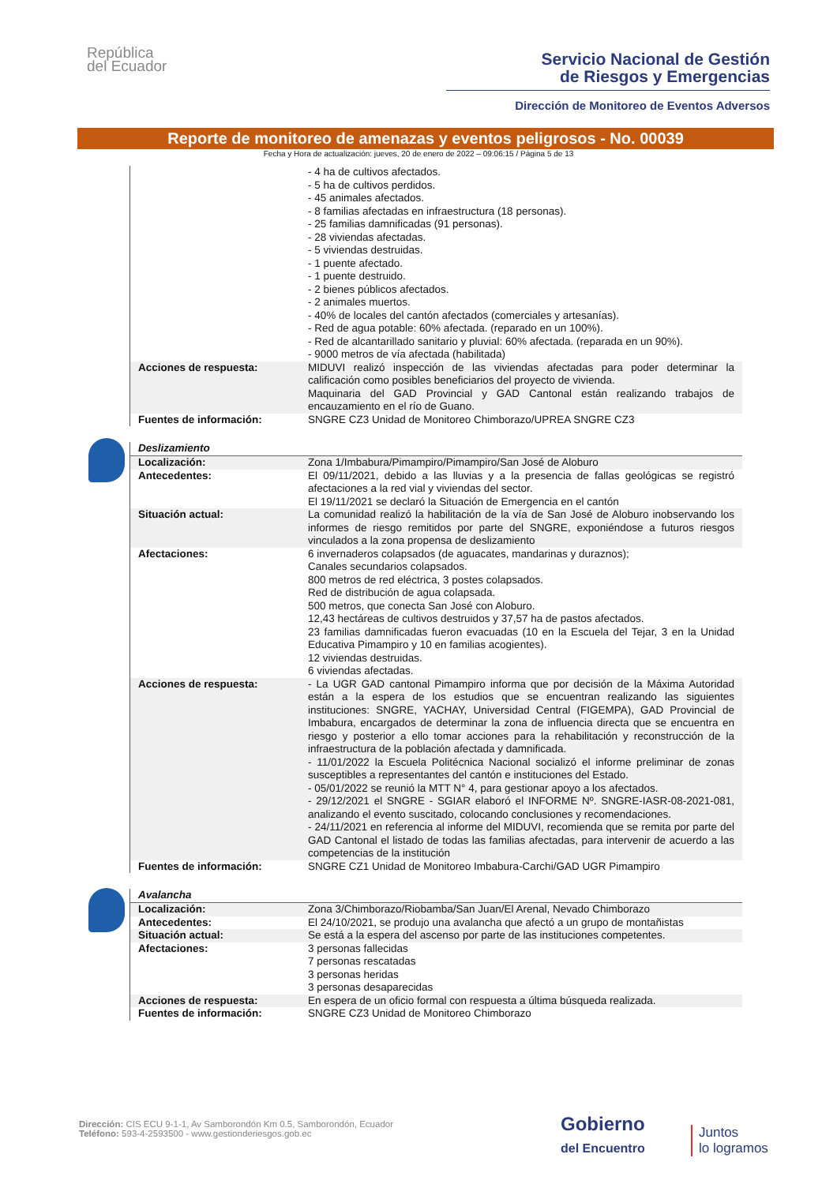República
del Ecuador
Servicio Nacional de Gestión
de Riesgos y Emergencias
Dirección de Monitoreo de Eventos Adversos
Reporte de monitoreo de amenazas y eventos peligrosos - No. 00039
Fecha y Hora de actualización: jueves, 20 de enero de 2022 – 09:06:15 / Página 5 de 13
| | - 4 ha de cultivos afectados. - 5 ha de cultivos perdidos. - 45 animales afectados. - 8 familias afectadas en infraestructura (18 personas). - 25 familias damnificadas (91 personas). - 28 viviendas afectadas. - 5 viviendas destruidas. - 1 puente afectado. - 1 puente destruido. - 2 bienes públicos afectados. - 2 animales muertos. - 40% de locales del cantón afectados (comerciales y artesanías). - Red de agua potable: 60% afectada. (reparado en un 100%). - Red de alcantarillado sanitario y pluvial: 60% afectada. (reparada en un 90%). - 9000 metros de vía afectada (habilitada) |
| Acciones de respuesta: | MIDUVI realizó inspección de las viviendas afectadas para poder determinar la calificación como posibles beneficiarios del proyecto de vivienda. Maquinaria del GAD Provincial y GAD Cantonal están realizando trabajos de encauzamiento en el río de Guano. |
| Fuentes de información: | SNGRE CZ3 Unidad de Monitoreo Chimborazo/UPREA SNGRE CZ3 |
Deslizamiento
| Localización: | Zona 1/Imbabura/Pimampiro/Pimampiro/San José de Aloburo |
| Antecedentes: | El 09/11/2021, debido a las lluvias y a la presencia de fallas geológicas se registró afectaciones a la red vial y viviendas del sector. El 19/11/2021 se declaró la Situación de Emergencia en el cantón |
| Situación actual: | La comunidad realizó la habilitación de la vía de San José de Aloburo inobservando los informes de riesgo remitidos por parte del SNGRE, exponiéndose a futuros riesgos vinculados a la zona propensa de deslizamiento |
| Afectaciones: | 6 invernaderos colapsados (de aguacates, mandarinas y duraznos); Canales secundarios colapsados. 800 metros de red eléctrica, 3 postes colapsados. Red de distribución de agua colapsada. 500 metros, que conecta San José con Aloburo. 12,43 hectáreas de cultivos destruidos y 37,57 ha de pastos afectados. 23 familias damnificadas fueron evacuadas (10 en la Escuela del Tejar, 3 en la Unidad Educativa Pimampiro y 10 en familias acogientes). 12 viviendas destruidas. 6 viviendas afectadas. |
| Acciones de respuesta: | - La UGR GAD cantonal Pimampiro informa que por decisión de la Máxima Autoridad están a la espera de los estudios que se encuentran realizando las siguientes instituciones: SNGRE, YACHAY, Universidad Central (FIGEMPA), GAD Provincial de Imbabura, encargados de determinar la zona de influencia directa que se encuentra en riesgo y posterior a ello tomar acciones para la rehabilitación y reconstrucción de la infraestructura de la población afectada y damnificada. - 11/01/2022 la Escuela Politécnica Nacional socializó el informe preliminar de zonas susceptibles a representantes del cantón e instituciones del Estado. - 05/01/2022 se reunió la MTT N° 4, para gestionar apoyo a los afectados. - 29/12/2021 el SNGRE - SGIAR elaboró el INFORME Nº. SNGRE-IASR-08-2021-081, analizando el evento suscitado, colocando conclusiones y recomendaciones. - 24/11/2021 en referencia al informe del MIDUVI, recomienda que se remita por parte del GAD Cantonal el listado de todas las familias afectadas, para intervenir de acuerdo a las competencias de la institución |
| Fuentes de información: | SNGRE CZ1 Unidad de Monitoreo Imbabura-Carchi/GAD UGR Pimampiro |
Avalancha
| Localización: | Zona 3/Chimborazo/Riobamba/San Juan/El Arenal, Nevado Chimborazo |
| Antecedentes: | El 24/10/2021, se produjo una avalancha que afectó a un grupo de montañistas |
| Situación actual: | Se está a la espera del ascenso por parte de las instituciones competentes. |
| Afectaciones: | 3 personas fallecidas 7 personas rescatadas 3 personas heridas 3 personas desaparecidas |
| Acciones de respuesta: | En espera de un oficio formal con respuesta a última búsqueda realizada. |
| Fuentes de información: | SNGRE CZ3 Unidad de Monitoreo Chimborazo |
Dirección: CIS ECU 9-1-1, Av Samborondón Km 0.5, Samborondón, Ecuador
Teléfono: 593-4-2593500 - www.gestionderiesgos.gob.ec
Gobierno
del Encuentro
Juntos
lo logramos